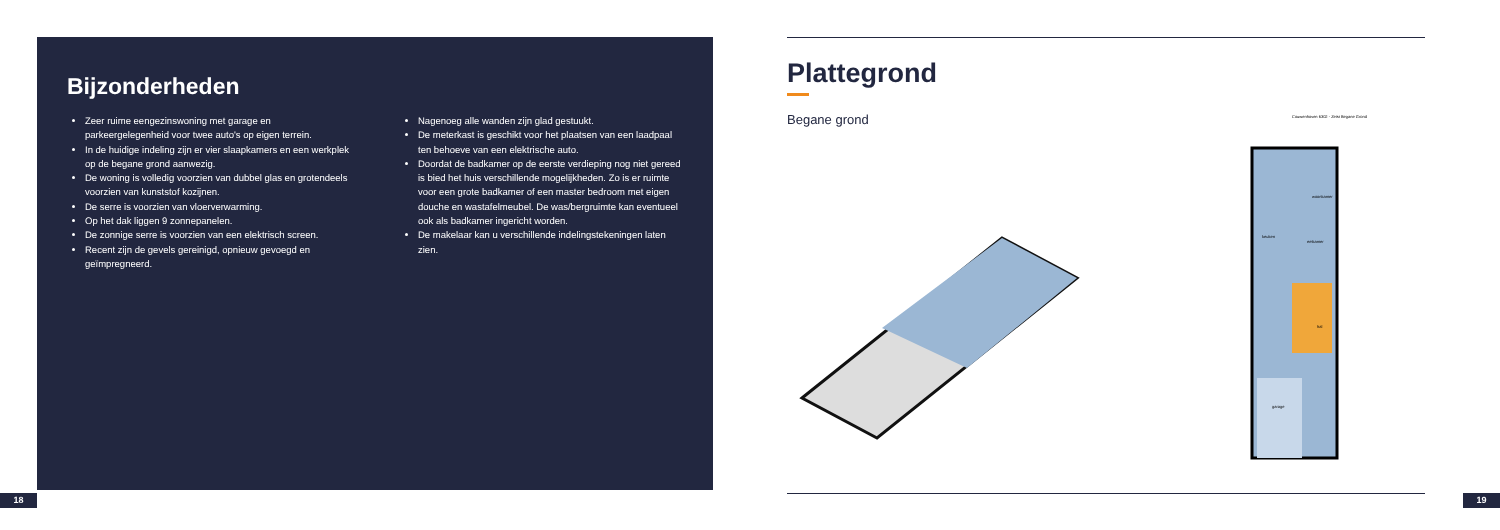Bijzonderheden
Zeer ruime eengezinswoning met garage en parkeergelegenheid voor twee auto's op eigen terrein.
In de huidige indeling zijn er vier slaapkamers en een werkplek op de begane grond aanwezig.
De woning is volledig voorzien van dubbel glas en grotendeels voorzien van kunststof kozijnen.
De serre is voorzien van vloerverwarming.
Op het dak liggen 9 zonnepanelen.
De zonnige serre is voorzien van een elektrisch screen.
Recent zijn de gevels gereinigd, opnieuw gevoegd en geïmpregneerd.
Nagenoeg alle wanden zijn glad gestuukt.
De meterkast is geschikt voor het plaatsen van een laadpaal ten behoeve van een elektrische auto.
Doordat de badkamer op de eerste verdieping nog niet gereed is bied het huis verschillende mogelijkheden. Zo is er ruimte voor een grote badkamer of een master bedroom met eigen douche en wastafelmeubel. De was/bergruimte kan eventueel ook als badkamer ingericht worden.
De makelaar kan u verschillende indelingstekeningen laten zien.
18
Plattegrond
Begane grond
Couwenhoven 6302 - Zeist Begane Grond
woonkamer
keuken
eetkamer
hal
garage
19